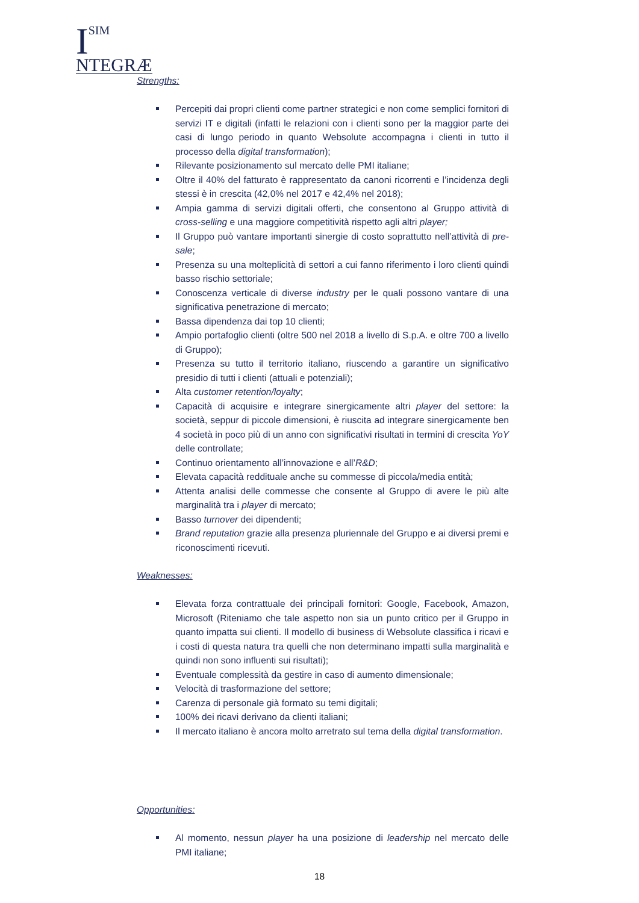I
SIM
NTEGRÆ
Strengths:
Percepiti dai propri clienti come partner strategici e non come semplici fornitori di servizi IT e digitali (infatti le relazioni con i clienti sono per la maggior parte dei casi di lungo periodo in quanto Websolute accompagna i clienti in tutto il processo della digital transformation);
Rilevante posizionamento sul mercato delle PMI italiane;
Oltre il 40% del fatturato è rappresentato da canoni ricorrenti e l’incidenza degli stessi è in crescita (42,0% nel 2017 e 42,4% nel 2018);
Ampia gamma di servizi digitali offerti, che consentono al Gruppo attività di cross-selling e una maggiore competitività rispetto agli altri player;
Il Gruppo può vantare importanti sinergie di costo soprattutto nell’attività di pre-sale;
Presenza su una molteplicità di settori a cui fanno riferimento i loro clienti quindi basso rischio settoriale;
Conoscenza verticale di diverse industry per le quali possono vantare di una significativa penetrazione di mercato;
Bassa dipendenza dai top 10 clienti;
Ampio portafoglio clienti (oltre 500 nel 2018 a livello di S.p.A. e oltre 700 a livello di Gruppo);
Presenza su tutto il territorio italiano, riuscendo a garantire un significativo presidio di tutti i clienti (attuali e potenziali);
Alta customer retention/loyalty;
Capacità di acquisire e integrare sinergicamente altri player del settore: la società, seppur di piccole dimensioni, è riuscita ad integrare sinergicamente ben 4 società in poco più di un anno con significativi risultati in termini di crescita YoY delle controllate;
Continuo orientamento all’innovazione e all’R&D;
Elevata capacità reddituale anche su commesse di piccola/media entità;
Attenta analisi delle commesse che consente al Gruppo di avere le più alte marginalità tra i player di mercato;
Basso turnover dei dipendenti;
Brand reputation grazie alla presenza pluriennale del Gruppo e ai diversi premi e riconoscimenti ricevuti.
Weaknesses:
Elevata forza contrattuale dei principali fornitori: Google, Facebook, Amazon, Microsoft (Riteniamo che tale aspetto non sia un punto critico per il Gruppo in quanto impatta sui clienti. Il modello di business di Websolute classifica i ricavi e i costi di questa natura tra quelli che non determinano impatti sulla marginalità e quindi non sono influenti sui risultati);
Eventuale complessità da gestire in caso di aumento dimensionale;
Velocità di trasformazione del settore;
Carenza di personale già formato su temi digitali;
100% dei ricavi derivano da clienti italiani;
Il mercato italiano è ancora molto arretrato sul tema della digital transformation.
Opportunities:
Al momento, nessun player ha una posizione di leadership nel mercato delle PMI italiane;
18